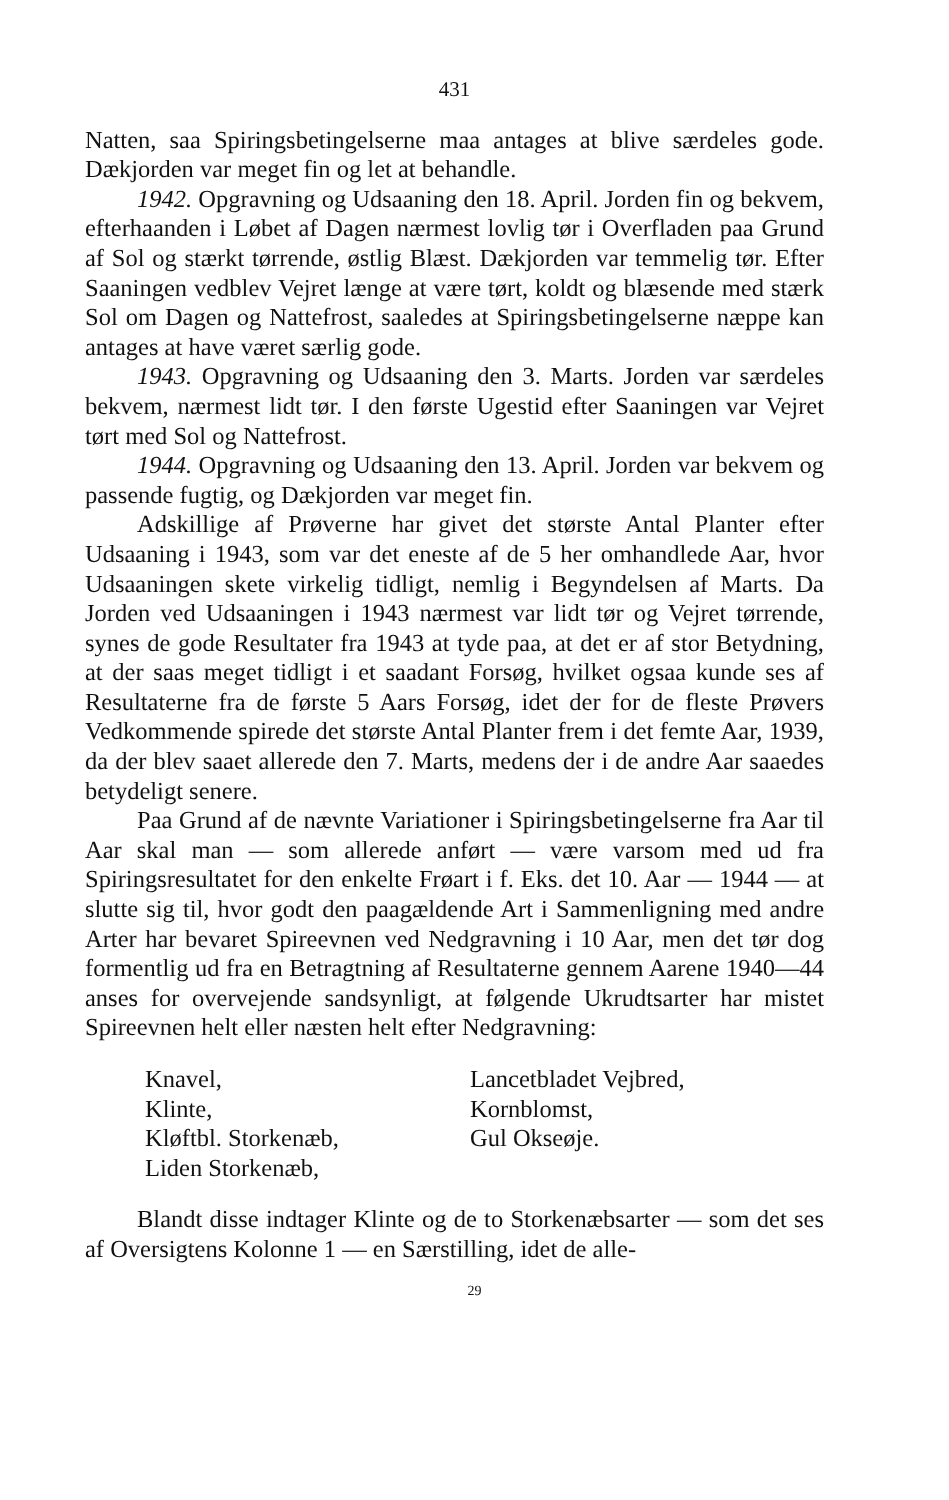431
Natten, saa Spiringsbetingelserne maa antages at blive særdeles gode. Dækjorden var meget fin og let at behandle.
1942. Opgravning og Udsaaning den 18. April. Jorden fin og bekvem, efterhaanden i Løbet af Dagen nærmest lovlig tør i Overfladen paa Grund af Sol og stærkt tørrende, østlig Blæst. Dækjorden var temmelig tør. Efter Saaningen vedblev Vejret længe at være tørt, koldt og blæsende med stærk Sol om Dagen og Nattefrost, saaledes at Spiringsbetingelserne næppe kan antages at have været særlig gode.
1943. Opgravning og Udsaaning den 3. Marts. Jorden var særdeles bekvem, nærmest lidt tør. I den første Ugestid efter Saaningen var Vejret tørt med Sol og Nattefrost.
1944. Opgravning og Udsaaning den 13. April. Jorden var bekvem og passende fugtig, og Dækjorden var meget fin.
Adskillige af Prøverne har givet det største Antal Planter efter Udsaaning i 1943, som var det eneste af de 5 her omhandlede Aar, hvor Udsaaningen skete virkelig tidligt, nemlig i Begyndelsen af Marts. Da Jorden ved Udsaaningen i 1943 nærmest var lidt tør og Vejret tørrende, synes de gode Resultater fra 1943 at tyde paa, at det er af stor Betydning, at der saas meget tidligt i et saadant Forsøg, hvilket ogsaa kunde ses af Resultaterne fra de første 5 Aars Forsøg, idet der for de fleste Prøvers Vedkommende spirede det største Antal Planter frem i det femte Aar, 1939, da der blev saaet allerede den 7. Marts, medens der i de andre Aar saaedes betydeligt senere.
Paa Grund af de nævnte Variationer i Spiringsbetingelserne fra Aar til Aar skal man — som allerede anført — være varsom med ud fra Spiringsresultatet for den enkelte Frøart i f. Eks. det 10. Aar — 1944 — at slutte sig til, hvor godt den paagældende Art i Sammenligning med andre Arter har bevaret Spireevnen ved Nedgravning i 10 Aar, men det tør dog formentlig ud fra en Betragtning af Resultaterne gennem Aarene 1940—44 anses for overvejende sandsynligt, at følgende Ukrudtsarter har mistet Spireevnen helt eller næsten helt efter Nedgravning:
Knavel,
Klinte,
Kløftbl. Storkenæb,
Liden Storkenæb,
Lancetbladet Vejbred,
Kornblomst,
Gul Okseøje.
Blandt disse indtager Klinte og de to Storkenæbsarter — som det ses af Oversigtens Kolonne 1 — en Særstilling, idet de alle-
29